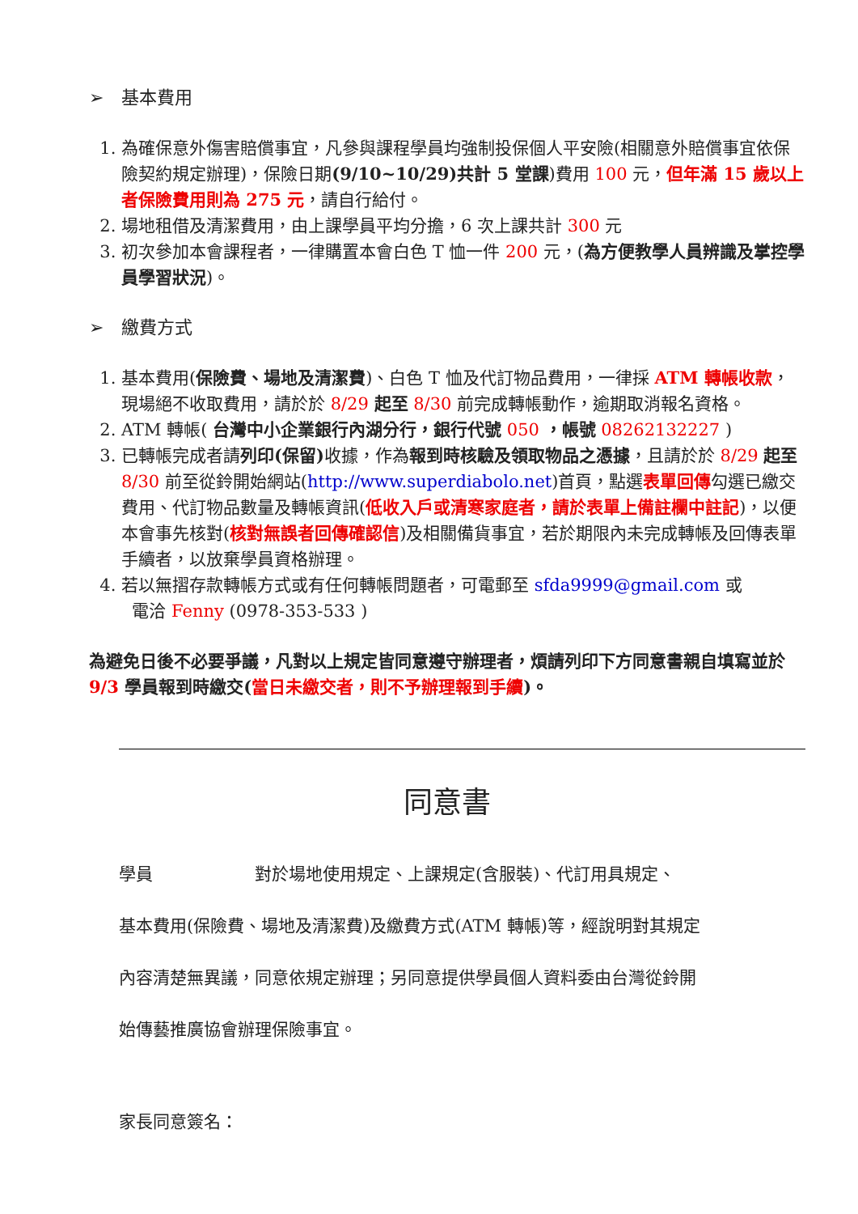➢ 基本費用
1. 為確保意外傷害賠償事宜，凡參與課程學員均強制投保個人平安險(相關意外賠償事宜依保險契約規定辦理)，保險日期(9/10~10/29)共計 5 堂課)費用 100 元，但年滿 15 歲以上者保險費用則為 275 元，請自行給付。
2. 場地租借及清潔費用，由上課學員平均分擔，6 次上課共計 300 元
3. 初次參加本會課程者，一律購置本會白色 T 恤一件 200 元，(為方便教學人員辨識及掌控學員學習狀況)。
➢ 繳費方式
1. 基本費用(保險費、場地及清潔費)、白色 T 恤及代訂物品費用，一律採 ATM 轉帳收款，現場絕不收取費用，請於於 8/29 起至 8/30 前完成轉帳動作，逾期取消報名資格。
2. ATM 轉帳( 台灣中小企業銀行內湖分行，銀行代號 050 ，帳號 08262132227 )
3. 已轉帳完成者請列印(保留) 收據，作為報到時核驗及領取物品之憑據，且請於於 8/29 起至 8/30 前至從鈴開始網站(http://www.superdiabolo.net)首頁，點選表單回傳勾選已繳交費用、代訂物品數量及轉帳資訊(低收入戶或清寒家庭者，請於表單上備註欄中註記)，以便本會事先核對(核對無誤者回傳確認信)及相關備貨事宜，若於期限內未完成轉帳及回傳表單手續者，以放棄學員資格辦理。
4. 若以無摺存款轉帳方式或有任何轉帳問題者，可電郵至 sfda9999@gmail.com 或
電洽 Fenny (0978-353-533 )
為避免日後不必要爭議，凡對以上規定皆同意遵守辦理者，煩請列印下方同意書親自填寫並於 9/3 學員報到時繳交(當日未繳交者，則不予辦理報到手續)。
同意書
學員　　　　　　對於場地使用規定、上課規定(含服裝)、代訂用具規定、
基本費用(保險費、場地及清潔費)及繳費方式(ATM 轉帳)等，經說明對其規定
內容清楚無異議，同意依規定辦理；另同意提供學員個人資料委由台灣從鈴開
始傳藝推廣協會辦理保險事宜。
家長同意簽名：